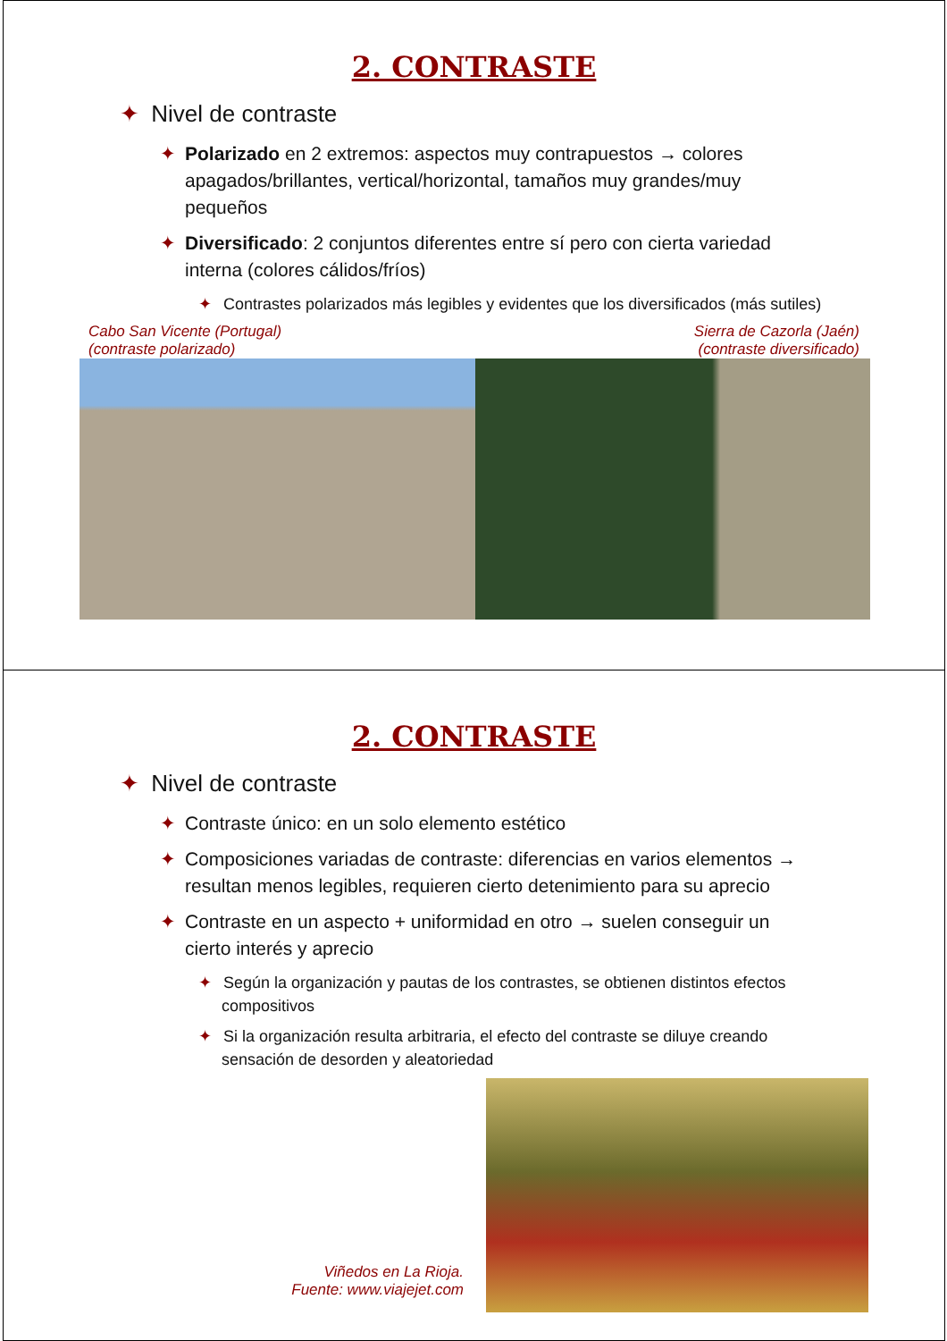2. CONTRASTE
✦ Nivel de contraste
✦ Polarizado en 2 extremos: aspectos muy contrapuestos → colores apagados/brillantes, vertical/horizontal, tamaños muy grandes/muy pequeños
✦ Diversificado: 2 conjuntos diferentes entre sí pero con cierta variedad interna (colores cálidos/fríos)
✦ Contrastes polarizados más legibles y evidentes que los diversificados (más sutiles)
Cabo San Vicente (Portugal)
(contraste polarizado)
Sierra de Cazorla (Jaén)
(contraste diversificado)
2. CONTRASTE
✦ Nivel de contraste
✦ Contraste único: en un solo elemento estético
✦ Composiciones variadas de contraste: diferencias en varios elementos → resultan menos legibles, requieren cierto detenimiento para su aprecio
✦ Contraste en un aspecto + uniformidad en otro → suelen conseguir un cierto interés y aprecio
✦ Según la organización y pautas de los contrastes, se obtienen distintos efectos compositivos
✦ Si la organización resulta arbitraria, el efecto del contraste se diluye creando sensación de desorden y aleatoriedad
Viñedos en La Rioja.
Fuente: www.viajejet.com